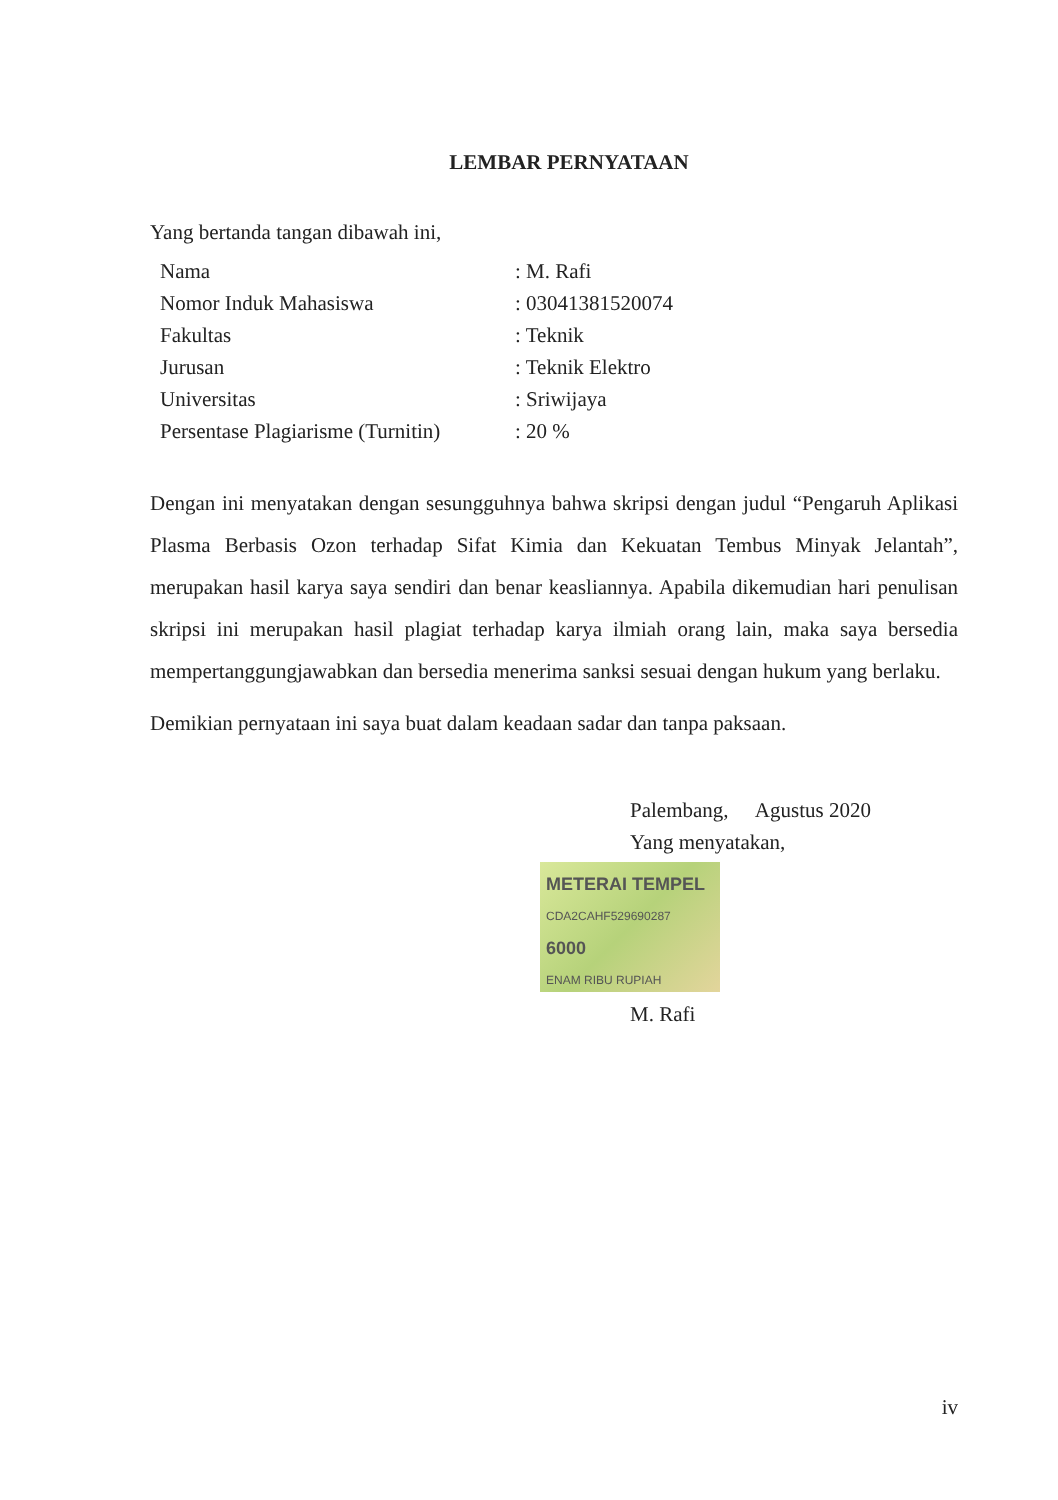LEMBAR PERNYATAAN
Yang bertanda tangan dibawah ini,
| Nama | : M. Rafi |
| Nomor Induk Mahasiswa | : 03041381520074 |
| Fakultas | : Teknik |
| Jurusan | : Teknik Elektro |
| Universitas | : Sriwijaya |
| Persentase Plagiarisme (Turnitin) | : 20 % |
Dengan ini menyatakan dengan sesungguhnya bahwa skripsi dengan judul “Pengaruh Aplikasi Plasma Berbasis Ozon terhadap Sifat Kimia dan Kekuatan Tembus Minyak Jelantah”, merupakan hasil karya saya sendiri dan benar keasliannya. Apabila dikemudian hari penulisan skripsi ini merupakan hasil plagiat terhadap karya ilmiah orang lain, maka saya bersedia mempertanggungjawabkan dan bersedia menerima sanksi sesuai dengan hukum yang berlaku.
Demikian pernyataan ini saya buat dalam keadaan sadar dan tanpa paksaan.
Palembang, Agustus 2020
Yang menyatakan,
METERAI TEMPEL
CDA2CAHF529690287
6000
ENAM RIBU RUPIAH
M. Rafi
iv